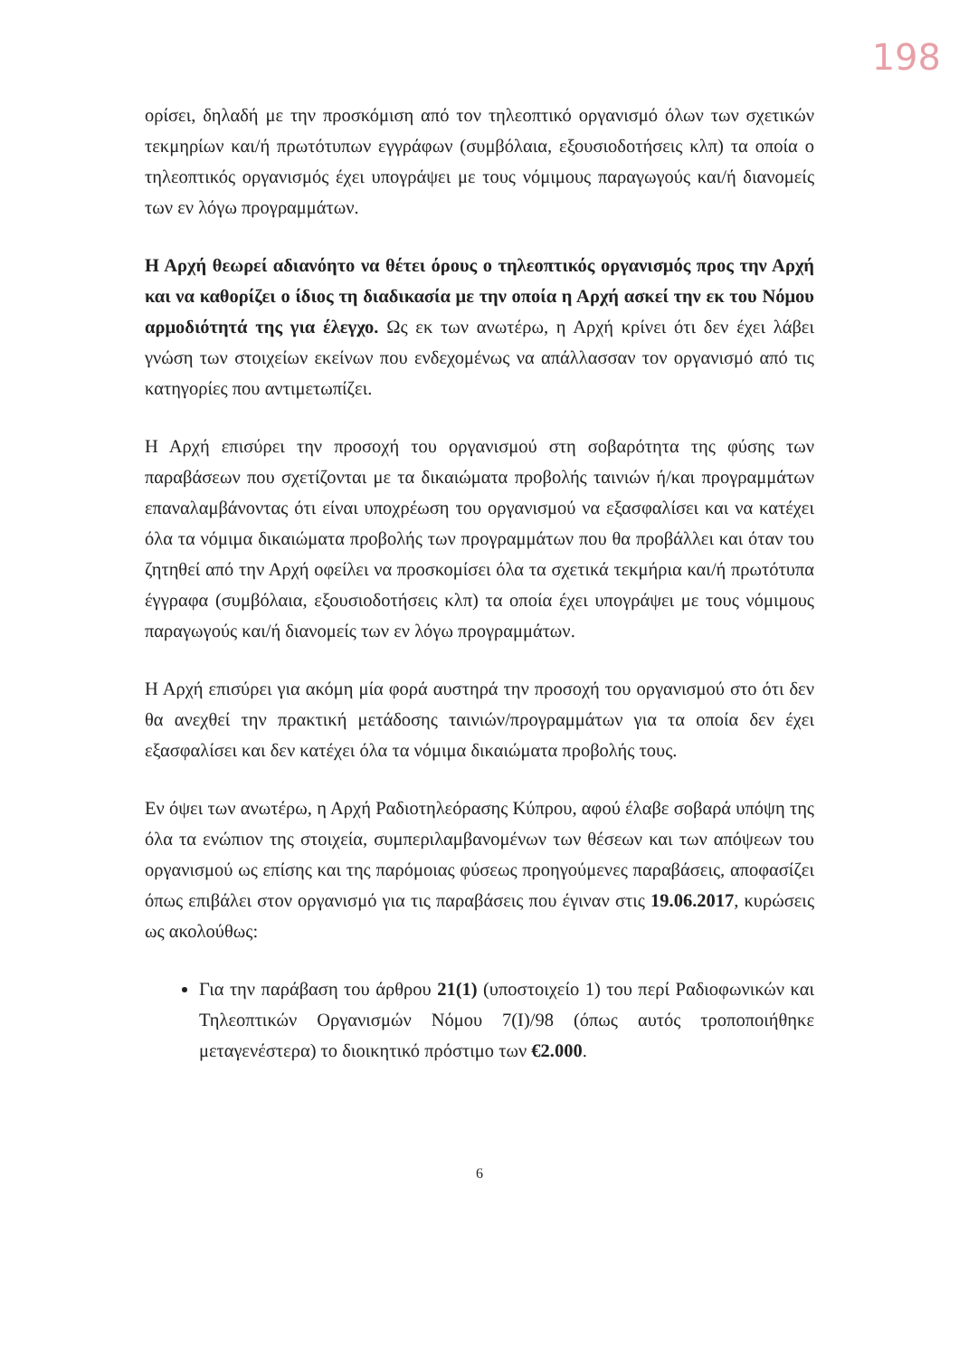198
ορίσει, δηλαδή με την προσκόμιση από τον τηλεοπτικό οργανισμό όλων των σχετικών τεκμηρίων και/ή πρωτότυπων εγγράφων (συμβόλαια, εξουσιοδοτήσεις κλπ) τα οποία ο τηλεοπτικός οργανισμός έχει υπογράψει με τους νόμιμους παραγωγούς και/ή διανομείς των εν λόγω προγραμμάτων.
Η Αρχή θεωρεί αδιανόητο να θέτει όρους ο τηλεοπτικός οργανισμός προς την Αρχή και να καθορίζει ο ίδιος τη διαδικασία με την οποία η Αρχή ασκεί την εκ του Νόμου αρμοδιότητά της για έλεγχο. Ως εκ των ανωτέρω, η Αρχή κρίνει ότι δεν έχει λάβει γνώση των στοιχείων εκείνων που ενδεχομένως να απάλλασσαν τον οργανισμό από τις κατηγορίες που αντιμετωπίζει.
Η Αρχή επισύρει την προσοχή του οργανισμού στη σοβαρότητα της φύσης των παραβάσεων που σχετίζονται με τα δικαιώματα προβολής ταινιών ή/και προγραμμάτων επαναλαμβάνοντας ότι είναι υποχρέωση του οργανισμού να εξασφαλίσει και να κατέχει όλα τα νόμιμα δικαιώματα προβολής των προγραμμάτων που θα προβάλλει και όταν του ζητηθεί από την Αρχή οφείλει να προσκομίσει όλα τα σχετικά τεκμήρια και/ή πρωτότυπα έγγραφα (συμβόλαια, εξουσιοδοτήσεις κλπ) τα οποία έχει υπογράψει με τους νόμιμους παραγωγούς και/ή διανομείς των εν λόγω προγραμμάτων.
Η Αρχή επισύρει για ακόμη μία φορά αυστηρά την προσοχή του οργανισμού στο ότι δεν θα ανεχθεί την πρακτική μετάδοσης ταινιών/προγραμμάτων για τα οποία δεν έχει εξασφαλίσει και δεν κατέχει όλα τα νόμιμα δικαιώματα προβολής τους.
Εν όψει των ανωτέρω, η Αρχή Ραδιοτηλεόρασης Κύπρου, αφού έλαβε σοβαρά υπόψη της όλα τα ενώπιον της στοιχεία, συμπεριλαμβανομένων των θέσεων και των απόψεων του οργανισμού ως επίσης και της παρόμοιας φύσεως προηγούμενες παραβάσεις, αποφασίζει όπως επιβάλει στον οργανισμό για τις παραβάσεις που έγιναν στις 19.06.2017, κυρώσεις ως ακολούθως:
Για την παράβαση του άρθρου 21(1) (υποστοιχείο 1) του περί Ραδιοφωνικών και Τηλεοπτικών Οργανισμών Νόμου 7(Ι)/98 (όπως αυτός τροποποιήθηκε μεταγενέστερα) το διοικητικό πρόστιμο των €2.000.
6